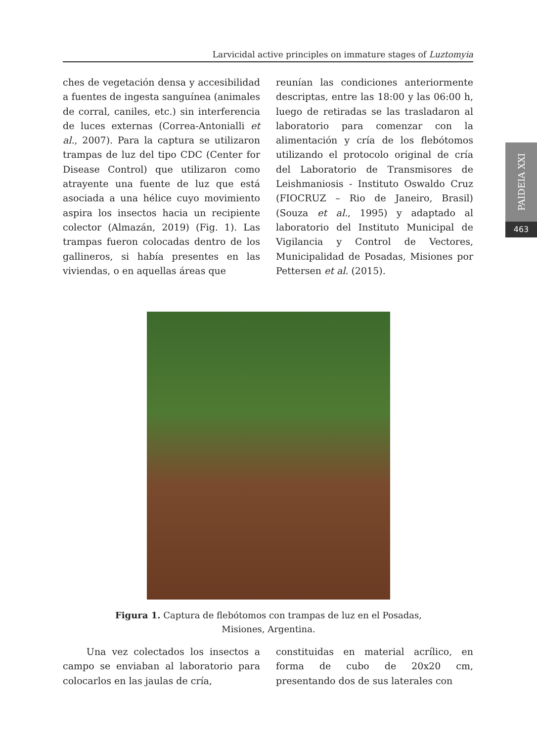Larvicidal active principles on immature stages of Luztomyia
PAIDEIA XXI
463
ches de vegetación densa y accesibilidad a fuentes de ingesta sanguínea (animales de corral, caniles, etc.) sin interferencia de luces externas (Correa-Antonialli et al., 2007). Para la captura se utilizaron trampas de luz del tipo CDC (Center for Disease Control) que utilizaron como atrayente una fuente de luz que está asociada a una hélice cuyo movimiento aspira los insectos hacia un recipiente colector (Almazán, 2019) (Fig. 1). Las trampas fueron colocadas dentro de los gallineros, si había presentes en las viviendas, o en aquellas áreas que
reunían las condiciones anteriormente descriptas, entre las 18:00 y las 06:00 h, luego de retiradas se las trasladaron al laboratorio para comenzar con la alimentación y cría de los flebótomos utilizando el protocolo original de cría del Laboratorio de Transmisores de Leishmaniosis - Instituto Oswaldo Cruz (FIOCRUZ – Rio de Janeiro, Brasil) (Souza et al., 1995) y adaptado al laboratorio del Instituto Municipal de Vigilancia y Control de Vectores, Municipalidad de Posadas, Misiones por Pettersen et al. (2015).
Figura 1. Captura de flebótomos con trampas de luz en el Posadas, Misiones, Argentina.
Una vez colectados los insectos a campo se enviaban al laboratorio para colocarlos en las jaulas de cría,
constituidas en material acrílico, en forma de cubo de 20x20 cm, presentando dos de sus laterales con